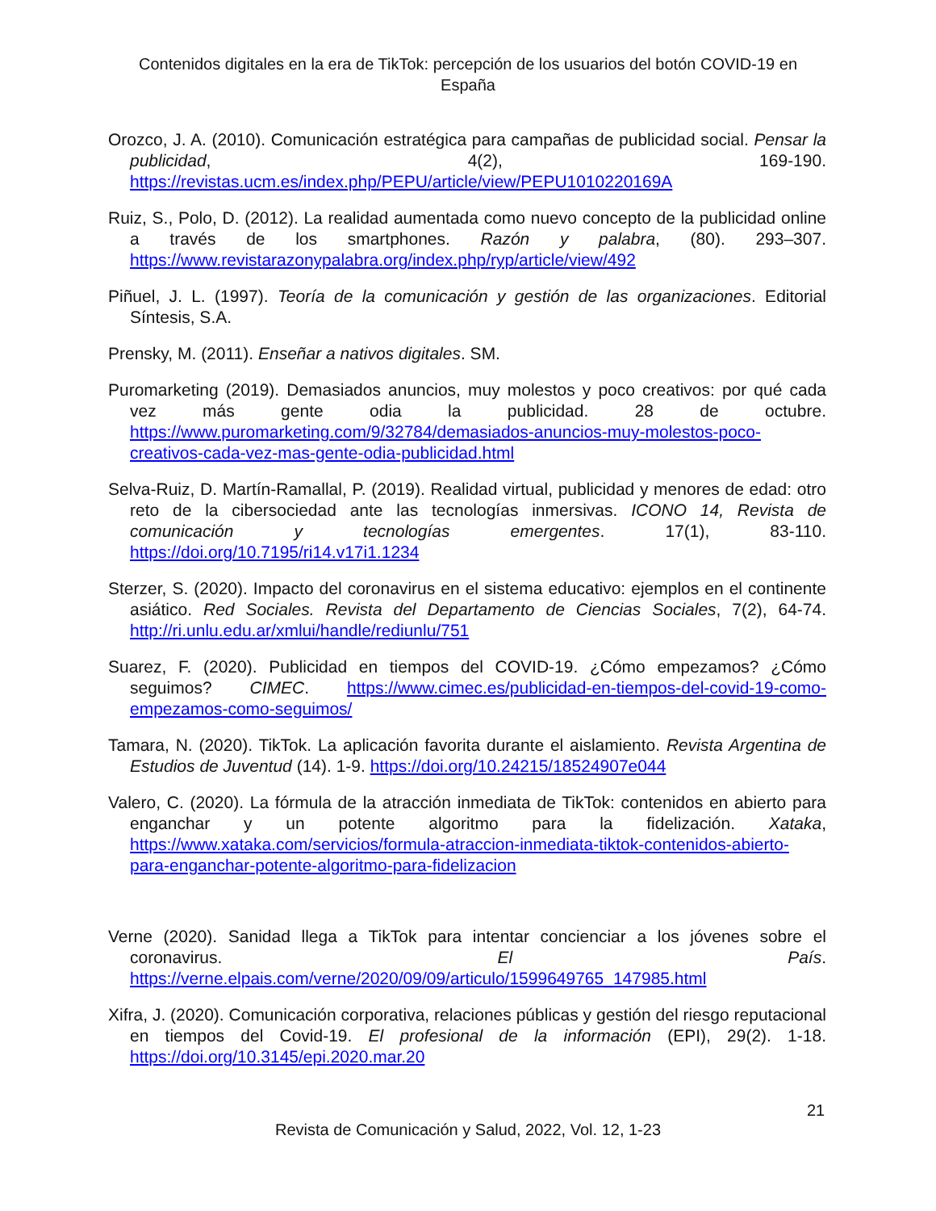Contenidos digitales en la era de TikTok: percepción de los usuarios del botón COVID-19 en España
Orozco, J. A. (2010). Comunicación estratégica para campañas de publicidad social. Pensar la publicidad, 4(2), 169-190. https://revistas.ucm.es/index.php/PEPU/article/view/PEPU1010220169A
Ruiz, S., Polo, D. (2012). La realidad aumentada como nuevo concepto de la publicidad online a través de los smartphones. Razón y palabra, (80). 293–307. https://www.revistarazonypalabra.org/index.php/ryp/article/view/492
Piñuel, J. L. (1997). Teoría de la comunicación y gestión de las organizaciones. Editorial Síntesis, S.A.
Prensky, M. (2011). Enseñar a nativos digitales. SM.
Puromarketing (2019). Demasiados anuncios, muy molestos y poco creativos: por qué cada vez más gente odia la publicidad. 28 de octubre. https://www.puromarketing.com/9/32784/demasiados-anuncios-muy-molestos-poco-creativos-cada-vez-mas-gente-odia-publicidad.html
Selva-Ruiz, D. Martín-Ramallal, P. (2019). Realidad virtual, publicidad y menores de edad: otro reto de la cibersociedad ante las tecnologías inmersivas. ICONO 14, Revista de comunicación y tecnologías emergentes. 17(1), 83-110. https://doi.org/10.7195/ri14.v17i1.1234
Sterzer, S. (2020). Impacto del coronavirus en el sistema educativo: ejemplos en el continente asiático. Red Sociales. Revista del Departamento de Ciencias Sociales, 7(2), 64-74. http://ri.unlu.edu.ar/xmlui/handle/rediunlu/751
Suarez, F. (2020). Publicidad en tiempos del COVID-19. ¿Cómo empezamos? ¿Cómo seguimos? CIMEC. https://www.cimec.es/publicidad-en-tiempos-del-covid-19-como-empezamos-como-seguimos/
Tamara, N. (2020). TikTok. La aplicación favorita durante el aislamiento. Revista Argentina de Estudios de Juventud (14). 1-9. https://doi.org/10.24215/18524907e044
Valero, C. (2020). La fórmula de la atracción inmediata de TikTok: contenidos en abierto para enganchar y un potente algoritmo para la fidelización. Xataka, https://www.xataka.com/servicios/formula-atraccion-inmediata-tiktok-contenidos-abierto-para-enganchar-potente-algoritmo-para-fidelizacion
Verne (2020). Sanidad llega a TikTok para intentar concienciar a los jóvenes sobre el coronavirus. El País. https://verne.elpais.com/verne/2020/09/09/articulo/1599649765_147985.html
Xifra, J. (2020). Comunicación corporativa, relaciones públicas y gestión del riesgo reputacional en tiempos del Covid-19. El profesional de la información (EPI), 29(2). 1-18. https://doi.org/10.3145/epi.2020.mar.20
21
Revista de Comunicación y Salud, 2022, Vol. 12, 1-23